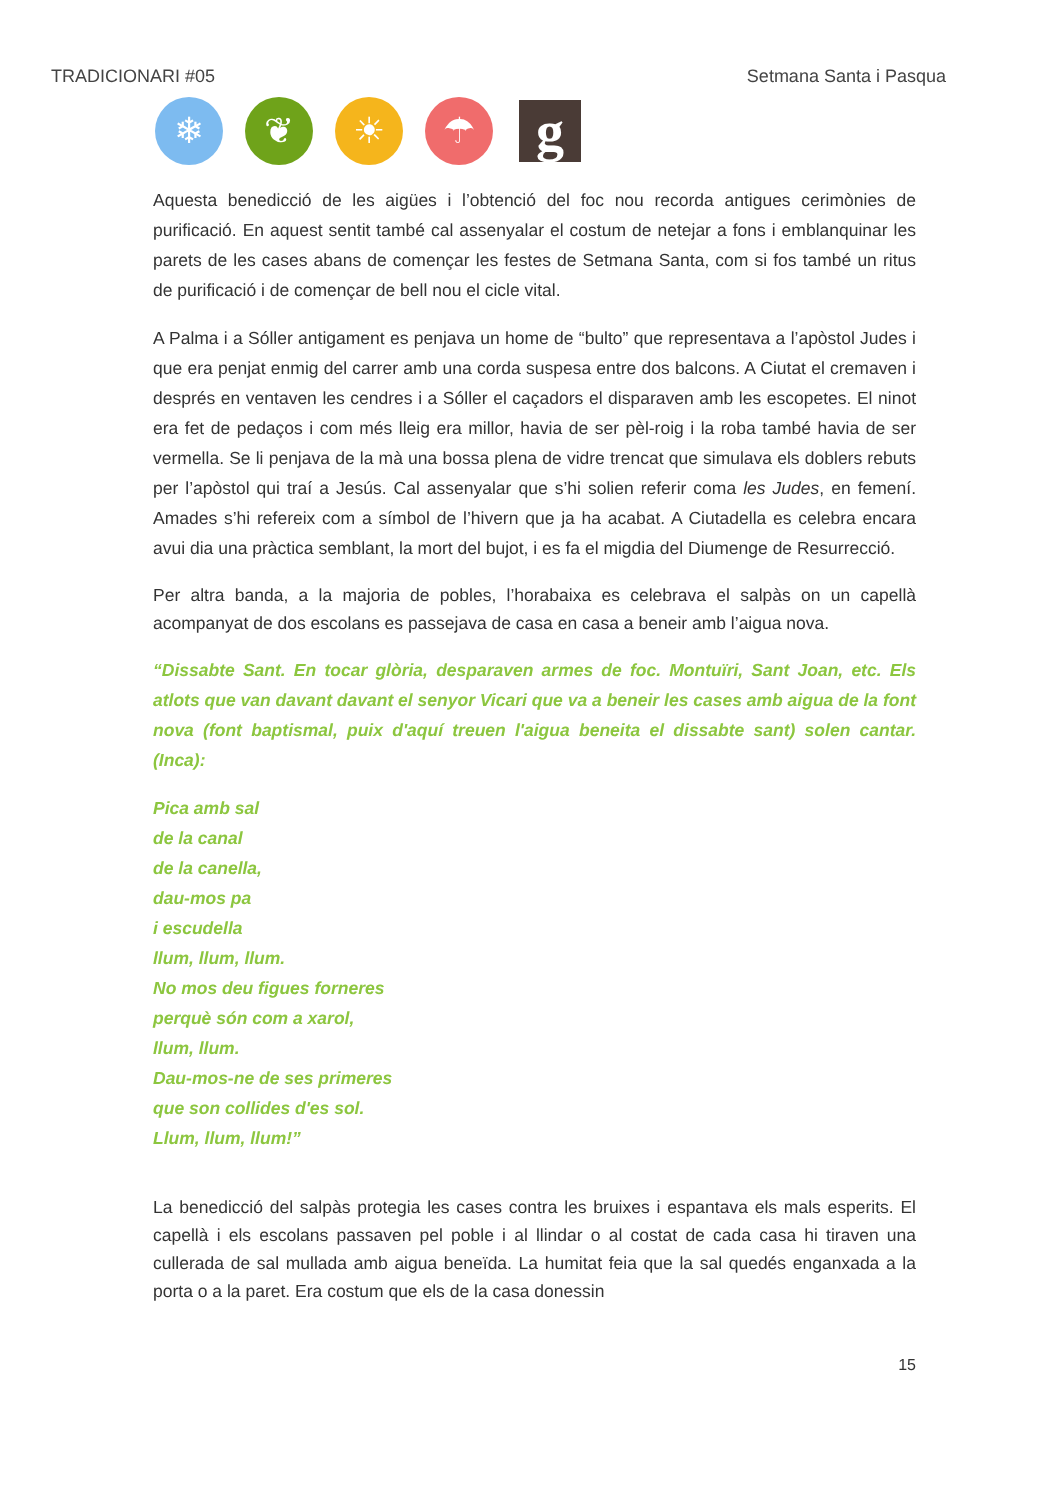TRADICIONARI #05 Setmana Santa i Pasqua
❄ ❦ ☀ ☂
g
Aquesta benedicció de les aigües i l’obtenció del foc nou recorda antigues cerimònies de purificació. En aquest sentit també cal assenyalar el costum de netejar a fons i emblanquinar les parets de les cases abans de començar les festes de Setmana Santa, com si fos també un ritus de purificació i de començar de bell nou el cicle vital.
A Palma i a Sóller antigament es penjava un home de “bulto” que representava a l’apòstol Judes i que era penjat enmig del carrer amb una corda suspesa entre dos balcons. A Ciutat el cremaven i després en ventaven les cendres i a Sóller el caçadors el disparaven amb les escopetes. El ninot era fet de pedaços i com més lleig era millor, havia de ser pèl-roig i la roba també havia de ser vermella. Se li penjava de la mà una bossa plena de vidre trencat que simulava els doblers rebuts per l’apòstol qui traí a Jesús. Cal assenyalar que s’hi solien referir coma les Judes, en femení. Amades s’hi refereix com a símbol de l’hivern que ja ha acabat. A Ciutadella es celebra encara avui dia una pràctica semblant, la mort del bujot, i es fa el migdia del Diumenge de Resurrecció.
Per altra banda, a la majoria de pobles, l’horabaixa es celebrava el salpàs on un capellà acompanyat de dos escolans es passejava de casa en casa a beneir amb l’aigua nova.
“Dissabte Sant. En tocar glòria, desparaven armes de foc. Montuïri, Sant Joan, etc. Els atlots que van davant davant el senyor Vicari que va a beneir les cases amb aigua de la font nova (font baptismal, puix d'aquí treuen l'aigua beneita el dissabte sant) solen cantar. (Inca):
Pica amb sal
de la canal
de la canella,
dau-mos pa
i escudella
llum, llum, llum.
No mos deu figues forneres
perquè són com a xarol,
llum, llum.
Dau-mos-ne de ses primeres
que son collides d'es sol.
Llum, llum, llum!”
La benedicció del salpàs protegia les cases contra les bruixes i espantava els mals esperits. El capellà i els escolans passaven pel poble i al llindar o al costat de cada casa hi tiraven una cullerada de sal mullada amb aigua beneïda. La humitat feia que la sal quedés enganxada a la porta o a la paret. Era costum que els de la casa donessin
15